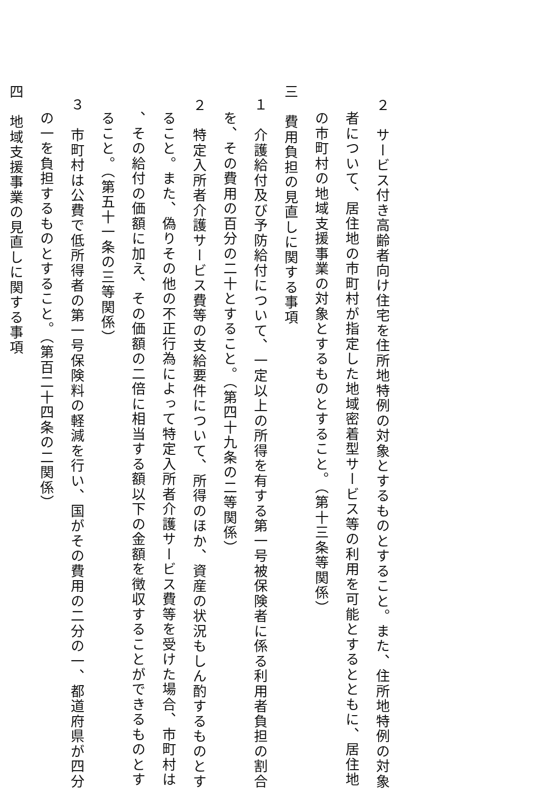２　サービス付き高齢者向け住宅を住所地特例の対象とするものとすること。また、住所地特例の対象
者について、居住地の市町村が指定した地域密着型サービス等の利用を可能とするとともに、居住地
の市町村の地域支援事業の対象とするものとすること。（第十三条等関係）
三　費用負担の見直しに関する事項
１　介護給付及び予防給付について、一定以上の所得を有する第一号被保険者に係る利用者負担の割合
を、その費用の百分の二十とすること。（第四十九条の二等関係）
２　特定入所者介護サービス費等の支給要件について、所得のほか、資産の状況もしん酌するものとす
ること。また、偽りその他の不正行為によって特定入所者介護サービス費等を受けた場合、市町村は
、その給付の価額に加え、その価額の二倍に相当する額以下の金額を徴収することができるものとす
ること。（第五十一条の三等関係）
３　市町村は公費で低所得者の第一号保険料の軽減を行い、国がその費用の二分の一、都道府県が四分
の一を負担するものとすること。（第百二十四条の二関係）
四　地域支援事業の見直しに関する事項